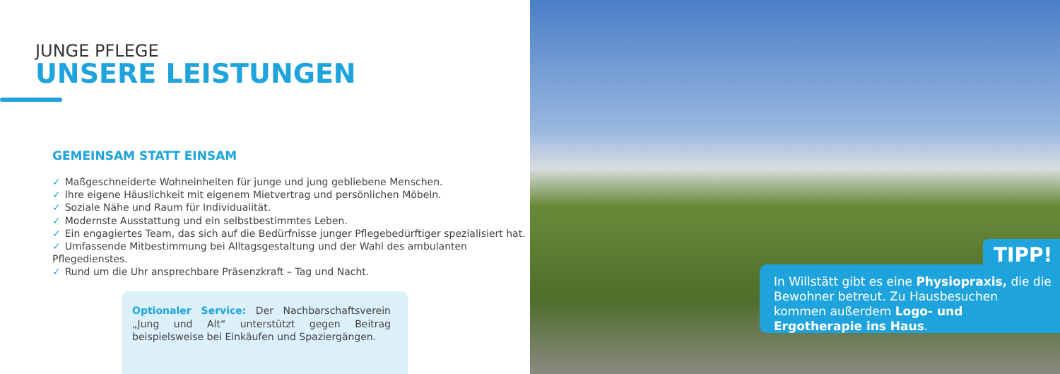JUNGE PFLEGE
UNSERE LEISTUNGEN
GEMEINSAM STATT EINSAM
✓ Maßgeschneiderte Wohneinheiten für junge und jung gebliebene Menschen.
✓ Ihre eigene Häuslichkeit mit eigenem Mietvertrag und persönlichen Möbeln.
✓ Soziale Nähe und Raum für Individualität.
✓ Modernste Ausstattung und ein selbstbestimmtes Leben.
✓ Ein engagiertes Team, das sich auf die Bedürfnisse junger Pflegebedürftiger spezialisiert hat.
✓ Umfassende Mitbestimmung bei Alltagsgestaltung und der Wahl des ambulanten Pflegedienstes.
✓ Rund um die Uhr ansprechbare Präsenzkraft – Tag und Nacht.
Optionaler Service: Der Nachbarschaftsverein „Jung und Alt“ unterstützt gegen Beitrag beispielsweise bei Einkäufen und Spaziergängen.
TIPP!
In Willstätt gibt es eine Physiopraxis, die die Bewohner betreut. Zu Hausbesuchen kommen außerdem Logo- und Ergotherapie ins Haus.